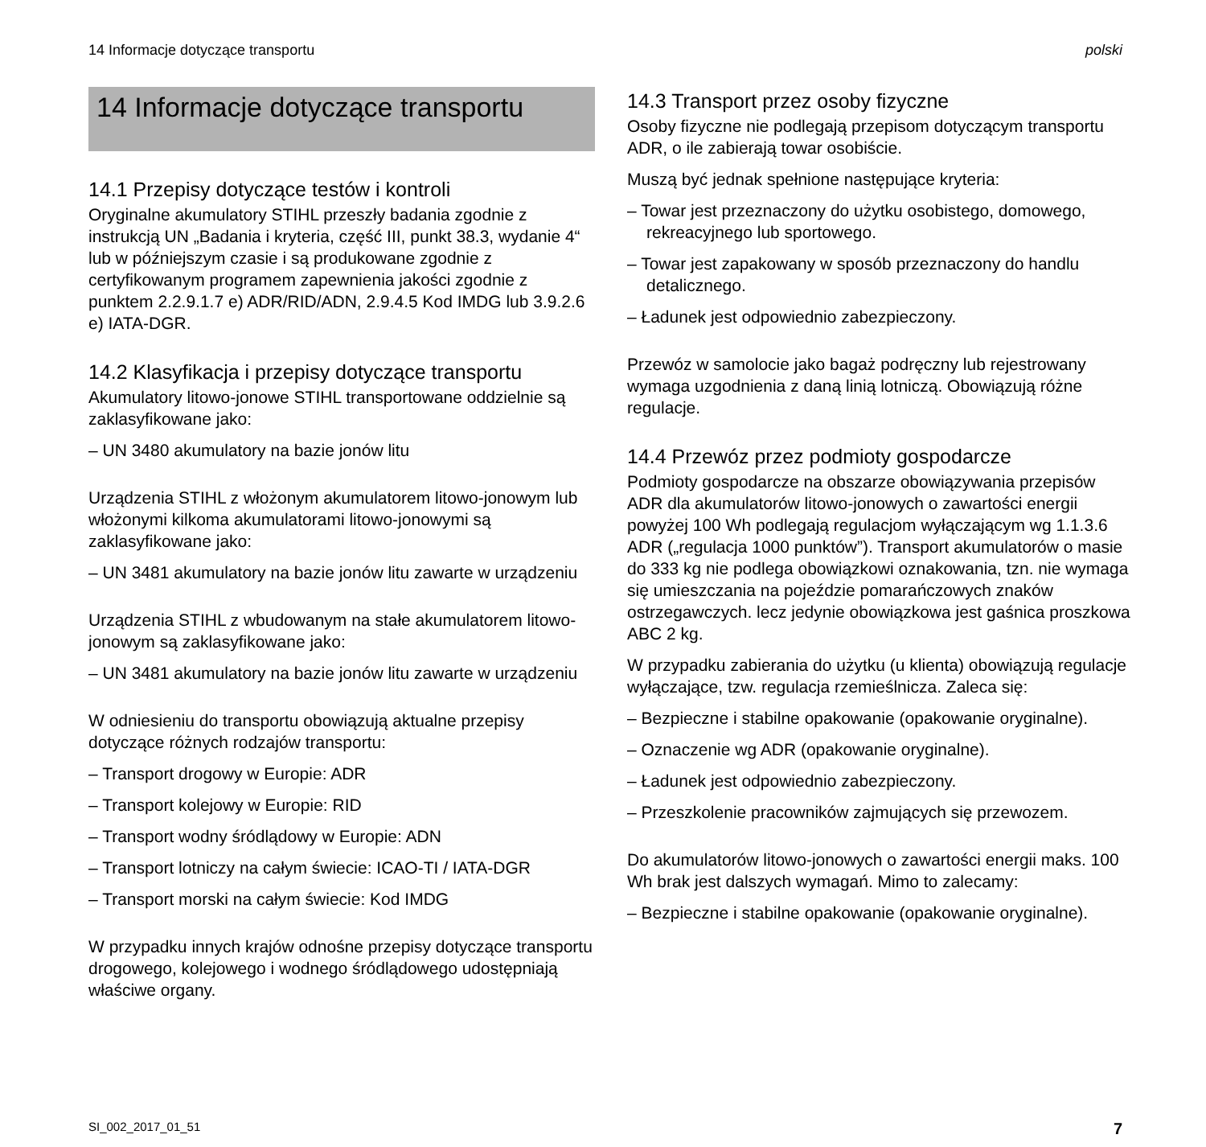14 Informacje dotyczące transportu polski
14 Informacje dotyczące transportu
14.1 Przepisy dotyczące testów i kontroli
Oryginalne akumulatory STIHL przeszły badania zgodnie z instrukcją UN „Badania i kryteria, część III, punkt 38.3, wydanie 4“ lub w późniejszym czasie i są produkowane zgodnie z certyfikowanym programem zapewnienia jakości zgodnie z punktem 2.2.9.1.7 e) ADR/RID/ADN, 2.9.4.5 Kod IMDG lub 3.9.2.6 e) IATA-DGR.
14.2 Klasyfikacja i przepisy dotyczące transportu
Akumulatory litowo-jonowe STIHL transportowane oddzielnie są zaklasyfikowane jako:
– UN 3480 akumulatory na bazie jonów litu
Urządzenia STIHL z włożonym akumulatorem litowo-jonowym lub włożonymi kilkoma akumulatorami litowo-jonowymi są zaklasyfikowane jako:
– UN 3481 akumulatory na bazie jonów litu zawarte w urządzeniu
Urządzenia STIHL z wbudowanym na stałe akumulatorem litowo-jonowym są zaklasyfikowane jako:
– UN 3481 akumulatory na bazie jonów litu zawarte w urządzeniu
W odniesieniu do transportu obowiązują aktualne przepisy dotyczące różnych rodzajów transportu:
– Transport drogowy w Europie: ADR
– Transport kolejowy w Europie: RID
– Transport wodny śródlądowy w Europie: ADN
– Transport lotniczy na całym świecie: ICAO-TI / IATA-DGR
– Transport morski na całym świecie: Kod IMDG
W przypadku innych krajów odnośne przepisy dotyczące transportu drogowego, kolejowego i wodnego śródlądowego udostępniają właściwe organy.
14.3 Transport przez osoby fizyczne
Osoby fizyczne nie podlegają przepisom dotyczącym transportu ADR, o ile zabierają towar osobiście.
Muszą być jednak spełnione następujące kryteria:
– Towar jest przeznaczony do użytku osobistego, domowego, rekreacyjnego lub sportowego.
– Towar jest zapakowany w sposób przeznaczony do handlu detalicznego.
– Ładunek jest odpowiednio zabezpieczony.
Przewóz w samolocie jako bagaż podręczny lub rejestrowany wymaga uzgodnienia z daną linią lotniczą. Obowiązują różne regulacje.
14.4 Przewóz przez podmioty gospodarcze
Podmioty gospodarcze na obszarze obowiązywania przepisów ADR dla akumulatorów litowo-jonowych o zawartości energii powyżej 100 Wh podlegają regulacjom wyłączającym wg 1.1.3.6 ADR („regulacja 1000 punktów”). Transport akumulatorów o masie do 333 kg nie podlega obowiązkowi oznakowania, tzn. nie wymaga się umieszczania na pojeździe pomarańczowych znaków ostrzegawczych. lecz jedynie obowiązkowa jest gaśnica proszkowa ABC 2 kg.
W przypadku zabierania do użytku (u klienta) obowiązują regulacje wyłączające, tzw. regulacja rzemieślnicza. Zaleca się:
– Bezpieczne i stabilne opakowanie (opakowanie oryginalne).
– Oznaczenie wg ADR (opakowanie oryginalne).
– Ładunek jest odpowiednio zabezpieczony.
– Przeszkolenie pracowników zajmujących się przewozem.
Do akumulatorów litowo-jonowych o zawartości energii maks. 100 Wh brak jest dalszych wymagań. Mimo to zalecamy:
– Bezpieczne i stabilne opakowanie (opakowanie oryginalne).
SI_002_2017_01_51 7